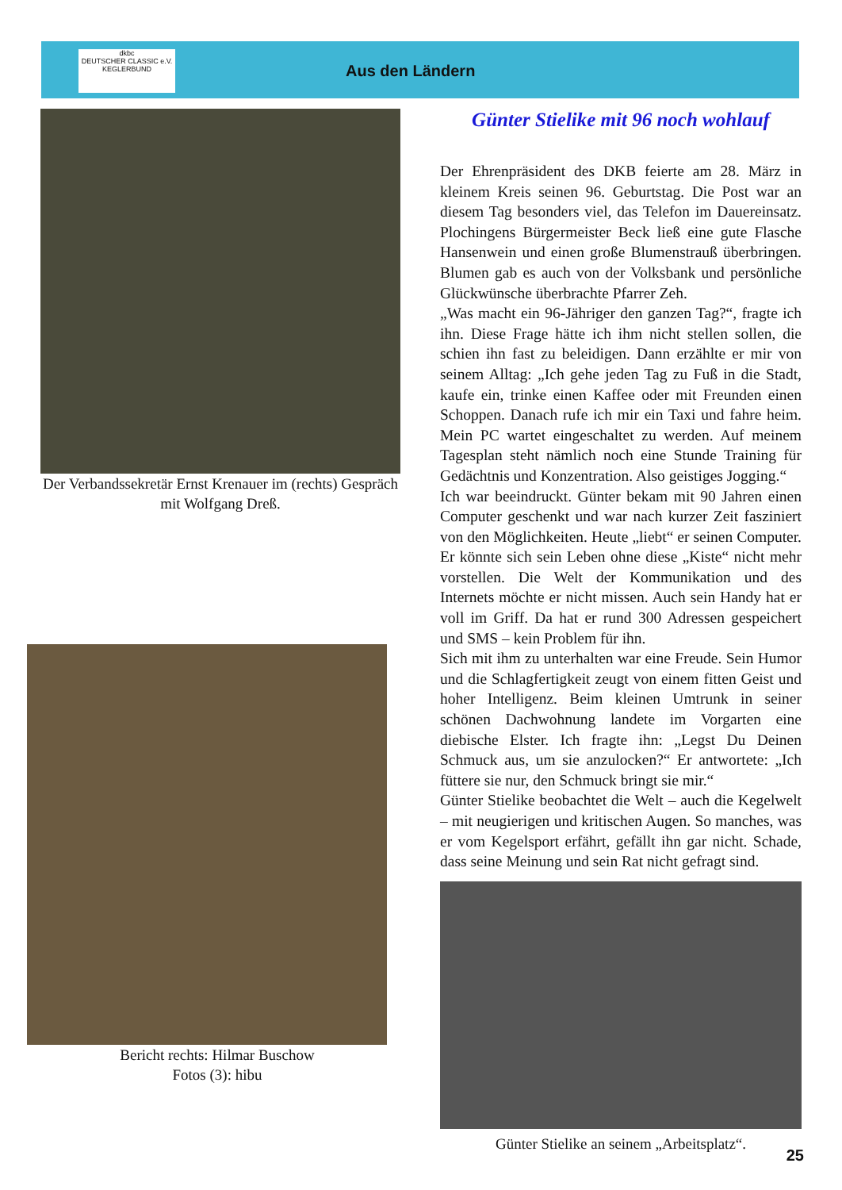dkbc
DEUTSCHER CLASSIC e.V. KEGLERBUND
Aus den Ländern
Der Verbandssekretär Ernst Krenauer im (rechts) Gespräch mit Wolfgang Dreß.
Bericht rechts: Hilmar Buschow
Fotos (3): hibu
Günter Stielike mit 96 noch wohlauf
Der Ehrenpräsident des DKB feierte am 28. März in kleinem Kreis seinen 96. Geburtstag. Die Post war an diesem Tag besonders viel, das Telefon im Dauereinsatz. Plochingens Bürgermeister Beck ließ eine gute Flasche Hansenwein und einen große Blumenstrauß überbringen. Blumen gab es auch von der Volksbank und persönliche Glückwünsche überbrachte Pfarrer Zeh.
„Was macht ein 96-Jähriger den ganzen Tag?“, fragte ich ihn. Diese Frage hätte ich ihm nicht stellen sollen, die schien ihn fast zu beleidigen. Dann erzählte er mir von seinem Alltag: „Ich gehe jeden Tag zu Fuß in die Stadt, kaufe ein, trinke einen Kaffee oder mit Freunden einen Schoppen. Danach rufe ich mir ein Taxi und fahre heim. Mein PC wartet eingeschaltet zu werden. Auf meinem Tagesplan steht nämlich noch eine Stunde Training für Gedächtnis und Konzentration. Also geistiges Jogging.“
Ich war beeindruckt. Günter bekam mit 90 Jahren einen Computer geschenkt und war nach kurzer Zeit fasziniert von den Möglichkeiten. Heute „liebt“ er seinen Computer. Er könnte sich sein Leben ohne diese „Kiste“ nicht mehr vorstellen. Die Welt der Kommunikation und des Internets möchte er nicht missen. Auch sein Handy hat er voll im Griff. Da hat er rund 300 Adressen gespeichert und SMS – kein Problem für ihn.
Sich mit ihm zu unterhalten war eine Freude. Sein Humor und die Schlagfertigkeit zeugt von einem fitten Geist und hoher Intelligenz. Beim kleinen Umtrunk in seiner schönen Dachwohnung landete im Vorgarten eine diebische Elster. Ich fragte ihn: „Legst Du Deinen Schmuck aus, um sie anzulocken?“ Er antwortete: „Ich füttere sie nur, den Schmuck bringt sie mir.“
Günter Stielike beobachtet die Welt – auch die Kegelwelt – mit neugierigen und kritischen Augen. So manches, was er vom Kegelsport erfährt, gefällt ihn gar nicht. Schade, dass seine Meinung und sein Rat nicht gefragt sind.
Günter Stielike an seinem „Arbeitsplatz“.
25